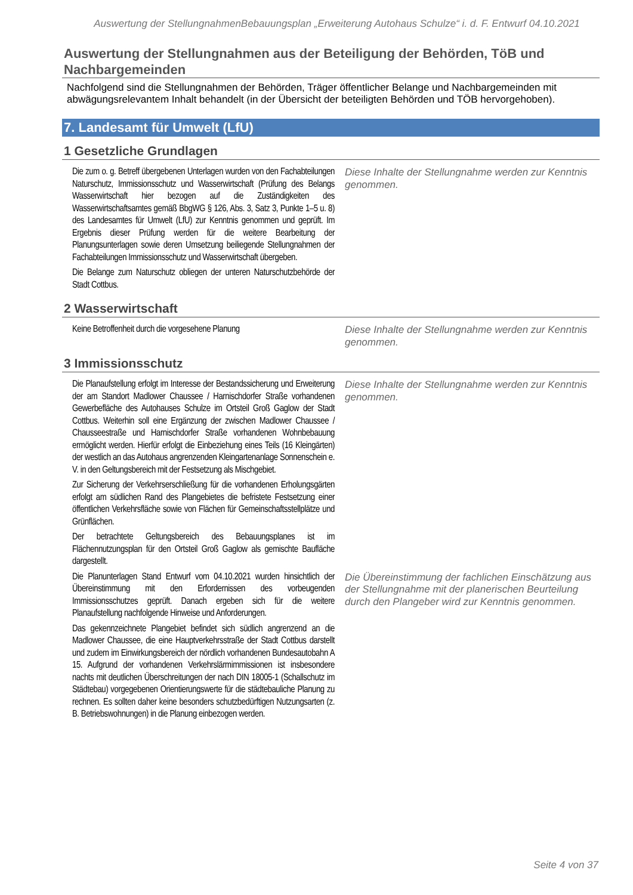Auswertung der StellungnahmenBebauungsplan „Erweiterung Autohaus Schulze“ i. d. F. Entwurf 04.10.2021
Auswertung der Stellungnahmen aus der Beteiligung der Behörden, TöB und Nachbargemeinden
Nachfolgend sind die Stellungnahmen der Behörden, Träger öffentlicher Belange und Nachbargemeinden mit abwägungsrelevantem Inhalt behandelt (in der Übersicht der beteiligten Behörden und TÖB hervorgehoben).
7. Landesamt für Umwelt (LfU)
1 Gesetzliche Grundlagen
| Die zum o. g. Betreff übergebenen Unterlagen wurden von den Fachabteilungen Naturschutz, Immissionsschutz und Wasserwirtschaft (Prüfung des Belangs Wasserwirtschaft hier bezogen auf die Zuständigkeiten des Wasserwirtschaftsamtes gemäß BbgWG § 126, Abs. 3, Satz 3, Punkte 1–5 u. 8) des Landesamtes für Umwelt (LfU) zur Kenntnis genommen und geprüft. Im Ergebnis dieser Prüfung werden für die weitere Bearbeitung der Planungsunterlagen sowie deren Umsetzung beiliegende Stellungnahmen der Fachabteilungen Immissionsschutz und Wasserwirtschaft übergeben. Die Belange zum Naturschutz obliegen der unteren Naturschutzbehörde der Stadt Cottbus. | Diese Inhalte der Stellungnahme werden zur Kenntnis genommen. |
2 Wasserwirtschaft
| Keine Betroffenheit durch die vorgesehene Planung | Diese Inhalte der Stellungnahme werden zur Kenntnis genommen. |
3 Immissionsschutz
| Die Planaufstellung erfolgt im Interesse der Bestandssicherung und Erweiterung der am Standort Madlower Chaussee / Harnischdorfer Straße vorhandenen Gewerbefläche des Autohauses Schulze im Ortsteil Groß Gaglow der Stadt Cottbus. Weiterhin soll eine Ergänzung der zwischen Madlower Chaussee / Chausseestraße und Harnischdorfer Straße vorhandenen Wohnbebauung ermöglicht werden. Hierfür erfolgt die Einbeziehung eines Teils (16 Kleingärten) der westlich an das Autohaus angrenzenden Kleingartenanlage Sonnenschein e. V. in den Geltungsbereich mit der Festsetzung als Mischgebiet. Zur Sicherung der Verkehrserschließung für die vorhandenen Erholungsgärten erfolgt am südlichen Rand des Plangebietes die befristete Festsetzung einer öffentlichen Verkehrsfläche sowie von Flächen für Gemeinschaftsstellplätze und Grünflächen. Der betrachtete Geltungsbereich des Bebauungsplanes ist im Flächennutzungsplan für den Ortsteil Groß Gaglow als gemischte Baufläche dargestellt. | Diese Inhalte der Stellungnahme werden zur Kenntnis genommen. |
| Die Planunterlagen Stand Entwurf vom 04.10.2021 wurden hinsichtlich der Übereinstimmung mit den Erfordernissen des vorbeugenden Immissionsschutzes geprüft. Danach ergeben sich für die weitere Planaufstellung nachfolgende Hinweise und Anforderungen. Das gekennzeichnete Plangebiet befindet sich südlich angrenzend an die Madlower Chaussee, die eine Hauptverkehrsstraße der Stadt Cottbus darstellt und zudem im Einwirkungsbereich der nördlich vorhandenen Bundesautobahn A 15. Aufgrund der vorhandenen Verkehrslärmimmissionen ist insbesondere nachts mit deutlichen Überschreitungen der nach DIN 18005-1 (Schallschutz im Städtebau) vorgegebenen Orientierungswerte für die städtebauliche Planung zu rechnen. Es sollten daher keine besonders schutzbedürftigen Nutzungsarten (z. B. Betriebswohnungen) in die Planung einbezogen werden. | Die Übereinstimmung der fachlichen Einschätzung aus der Stellungnahme mit der planerischen Beurteilung durch den Plangeber wird zur Kenntnis genommen. |
Seite 4 von 37